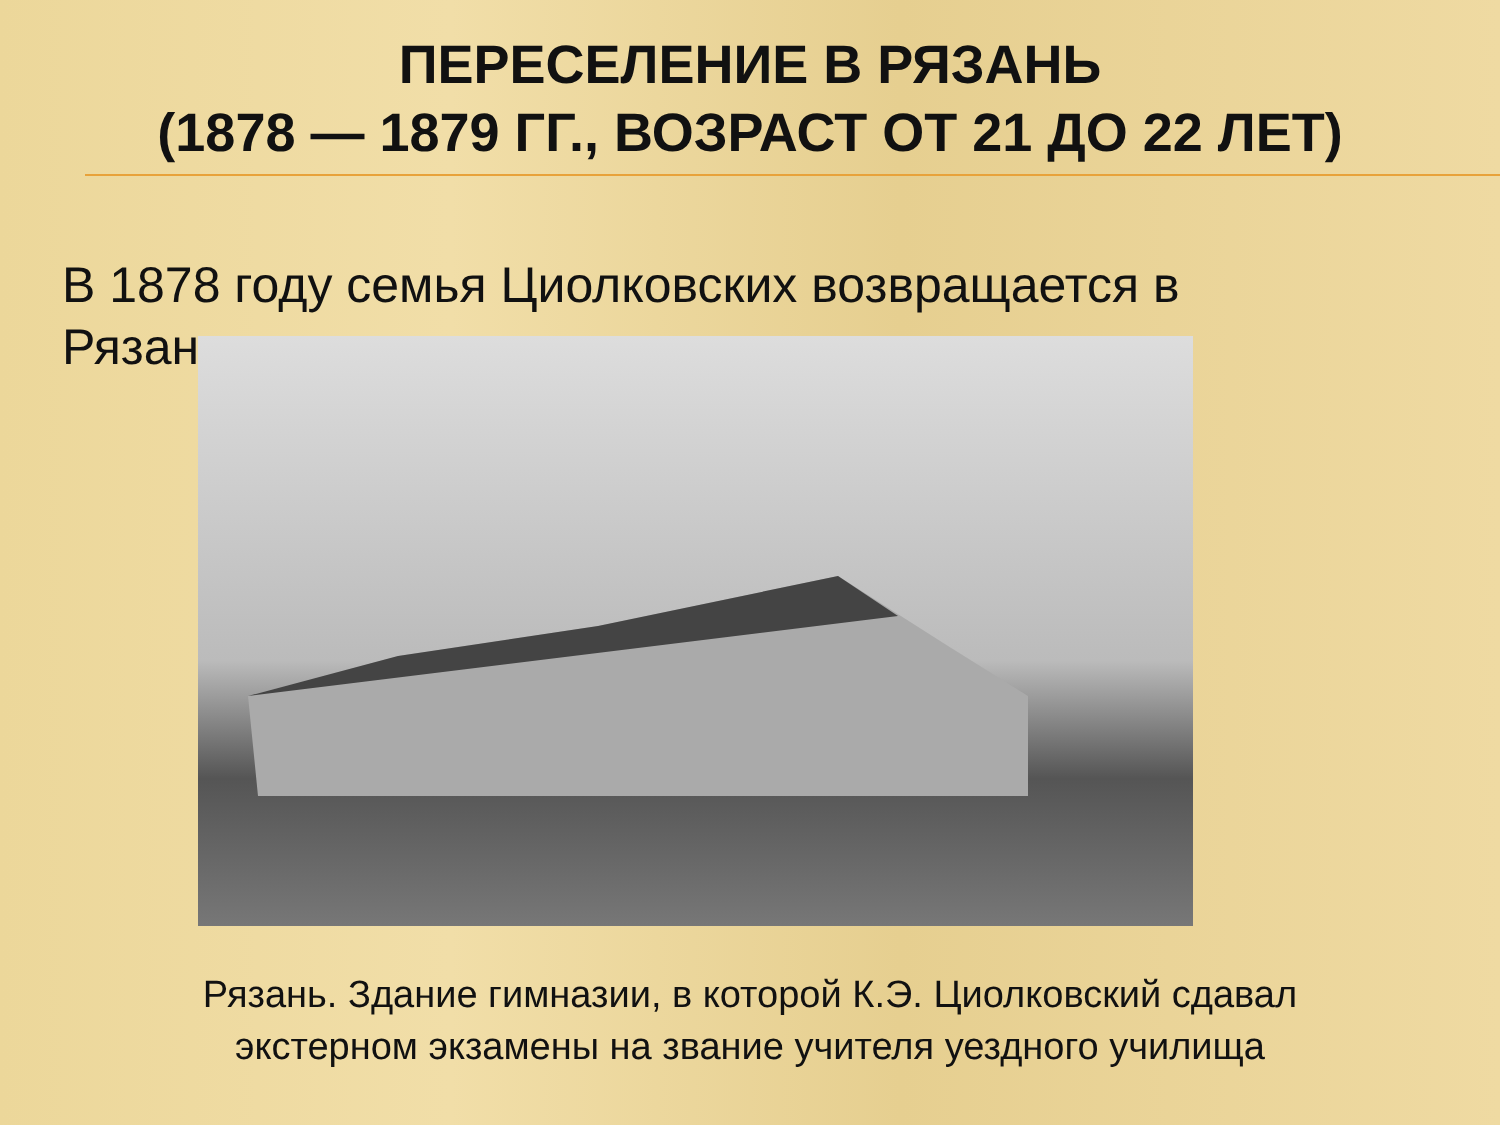ПЕРЕСЕЛЕНИЕ В РЯЗАНЬ
(1878 — 1879 ГГ., ВОЗРАСТ ОТ 21 ДО 22 ЛЕТ)
В 1878 году семья Циолковских возвращается в Рязань.
Рязань. Здание гимназии, в которой К.Э. Циолковский сдавал
экстерном экзамены на звание учителя уездного училища